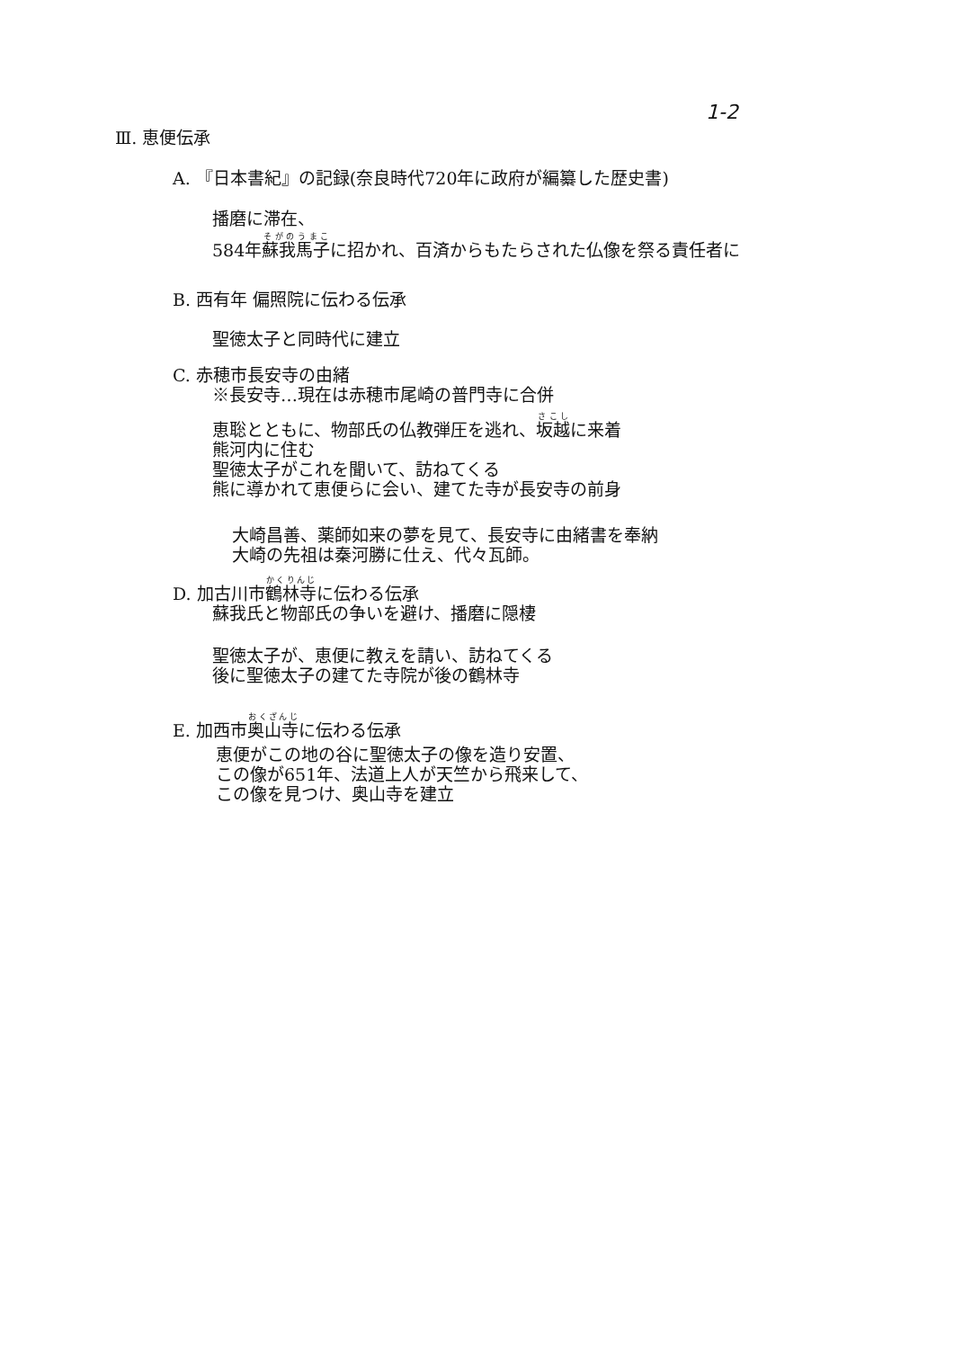1-2
Ⅲ. 恵便伝承
A. 『日本書紀』の記録(奈良時代720年に政府が編纂した歴史書)
播磨に滞在、
584年蘇我馬子に招かれ、百済からもたらされた仏像を祭る責任者に
B. 西有年 偏照院に伝わる伝承
聖徳太子と同時代に建立
C. 赤穂市長安寺の由緒
　　 ※長安寺…現在は赤穂市尾崎の普門寺に合併
恵聡とともに、物部氏の仏教弾圧を逃れ、坂越に来着
熊河内に住む
聖徳太子がこれを聞いて、訪ねてくる
熊に導かれて恵便らに会い、建てた寺が長安寺の前身
大崎昌善、薬師如来の夢を見て、長安寺に由緒書を奉納
大崎の先祖は秦河勝に仕え、代々瓦師。
D. 加古川市鶴林寺に伝わる伝承
　　 蘇我氏と物部氏の争いを避け、播磨に隠棲
聖徳太子が、恵便に教えを請い、訪ねてくる
後に聖徳太子の建てた寺院が後の鶴林寺
E. 加西市奥山寺に伝わる伝承
恵便がこの地の谷に聖徳太子の像を造り安置、
この像が651年、法道上人が天竺から飛来して、
この像を見つけ、奥山寺を建立